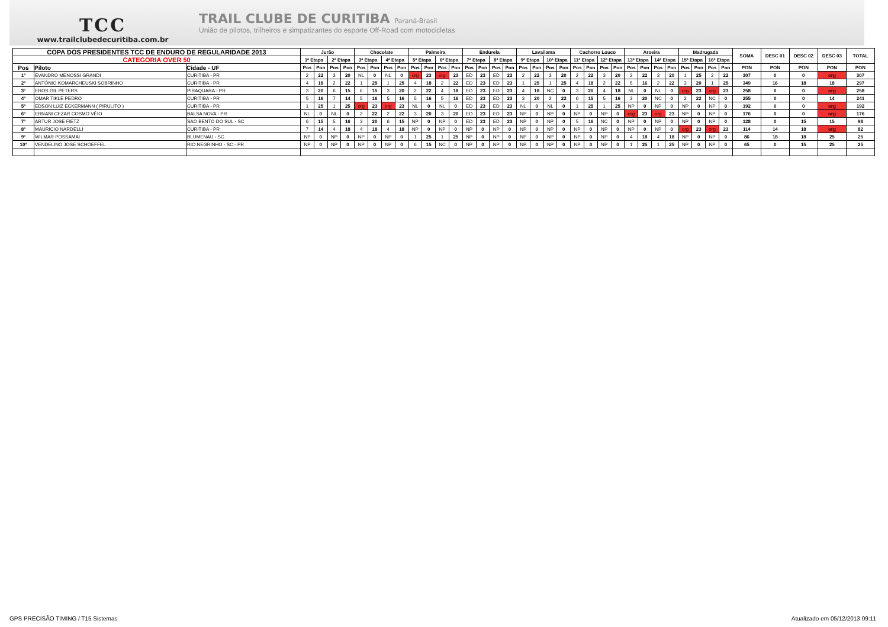TCC
www.trailclubedecuritiba.com.br
TRAIL CLUBE DE CURITIBA Paraná-Brasil
União de pilotos, trilheiros e simpatizantes do esporte Off-Road com motocicletas
| COPA DOS PRESIDENTES TCC DE ENDURO DE REGULARIDADE 2013 | | | Jurão | | | | Chocolate | | | | Palmeira | | | | Endurela | | | | Lavailama | | | | Cachorro Louco | | | | Aroeira | | | | Madrugada | | | | SOMA | DESC 01 | DESC 02 | DESC 03 | TOTAL |
| --- | --- | --- | --- | --- | --- | --- | --- | --- | --- | --- | --- | --- | --- | --- | --- | --- | --- | --- | --- | --- | --- | --- | --- | --- | --- | --- | --- | --- | --- | --- | --- | --- | --- | --- | --- | --- | --- | --- | --- |
| CATEGORIA OVER 50 | | | 1ª Etapa | | 2ª Etapa | | 3ª Etapa | | 4ª Etapa | | 5ª Etapa | | 6ª Etapa | | 7ª Etapa | | 8ª Etapa | | 9ª Etapa | | 10ª Etapa | | 11ª Etapa | | 12ª Etapa | | 13ª Etapa | | 14ª Etapa | | 15ª Etapa | | 16ª Etapa | | | | | | |
| Pos | Piloto | Cidade - UF | Pos | Pon | Pos | Pon | Pos | Pon | Pos | Pon | Pos | Pon | Pos | Pon | Pos | Pon | Pos | Pon | Pos | Pon | Pos | Pon | Pos | Pon | Pos | Pon | Pos | Pon | Pos | Pon | Pos | Pon | Pos | Pon | PON | PON | PON | PON | PON |
| 1º | EVANDRO MENOSSI GRANDI | CURITIBA - PR | 2 | 22 | 3 | 20 | NL | 0 | NL | 0 | org | 23 | org | 23 | ED | 23 | ED | 23 | 2 | 22 | 3 | 20 | 2 | 22 | 3 | 20 | 2 | 22 | 3 | 20 | 1 | 25 | 2 | 22 | 307 | 0 | 0 | org | 307 |
| 2º | ANTÓNIO KOMARCHEUSKI SOBRINHO | CURITIBA - PR | 4 | 18 | 2 | 22 | 1 | 25 | 1 | 25 | 4 | 18 | 2 | 22 | ED | 23 | ED | 23 | 1 | 25 | 1 | 25 | 4 | 18 | 2 | 22 | 5 | 16 | 2 | 22 | 3 | 20 | 1 | 25 | 349 | 16 | 18 | 18 | 297 |
| 3º | EROS GIL PETERS | PIRAQUARA - PR | 3 | 20 | 6 | 15 | 6 | 15 | 3 | 20 | 2 | 22 | 4 | 18 | ED | 23 | ED | 23 | 4 | 18 | NC | 0 | 3 | 20 | 4 | 18 | NL | 0 | NL | 0 | org | 23 | org | 23 | 258 | 0 | 0 | org | 258 |
| 4º | OMAR TIKLE PEDRO | CURITIBA - PR | 5 | 16 | 7 | 14 | 5 | 16 | 5 | 16 | 5 | 16 | 5 | 16 | ED | 23 | ED | 23 | 3 | 20 | 2 | 22 | 6 | 15 | 5 | 16 | 3 | 20 | NC | 0 | 2 | 22 | NC | 0 | 255 | 0 | 0 | 14 | 241 |
| 5º | EDSON LUIZ ECKERMANN ( PIRULITO ) | CURITIBA - PR | 1 | 25 | 1 | 25 | org | 23 | org | 23 | NL | 0 | NL | 0 | ED | 23 | ED | 23 | NL | 0 | NL | 0 | 1 | 25 | 1 | 25 | NP | 0 | NP | 0 | NP | 0 | NP | 0 | 192 | 0 | 0 | org | 192 |
| 6º | ERNANI CEZAR COSMO VÉIO | BALSA NOVA - PR | NL | 0 | NL | 0 | 2 | 22 | 2 | 22 | 3 | 20 | 3 | 20 | ED | 23 | ED | 23 | NP | 0 | NP | 0 | NP | 0 | NP | 0 | org | 23 | org | 23 | NP | 0 | NP | 0 | 176 | 0 | 0 | org | 176 |
| 7º | ARTUR JOSE FIETZ | SAO BENTO DO SUL - SC | 6 | 15 | 5 | 16 | 3 | 20 | 6 | 15 | NP | 0 | NP | 0 | ED | 23 | ED | 23 | NP | 0 | NP | 0 | 5 | 16 | NC | 0 | NP | 0 | NP | 0 | NP | 0 | NP | 0 | 128 | 0 | 15 | 15 | 98 |
| 8º | MAURICIO NARDELLI | CURITIBA - PR | 7 | 14 | 4 | 18 | 4 | 18 | 4 | 18 | NP | 0 | NP | 0 | NP | 0 | NP | 0 | NP | 0 | NP | 0 | NP | 0 | NP | 0 | NP | 0 | NP | 0 | org | 23 | org | 23 | 114 | 14 | 18 | org | 82 |
| 9º | WILMAR POSSAMAI | BLUMENAU - SC | NP | 0 | NP | 0 | NP | 0 | NP | 0 | 1 | 25 | 1 | 25 | NP | 0 | NP | 0 | NP | 0 | NP | 0 | NP | 0 | NP | 0 | 4 | 18 | 4 | 18 | NP | 0 | NP | 0 | 86 | 18 | 18 | 25 | 25 |
| 10º | VENDELINO JOSE SCHOEFFEL | RIO NEGRINHO - SC - PR | NP | 0 | NP | 0 | NP | 0 | NP | 0 | 6 | 15 | NC | 0 | NP | 0 | NP | 0 | NP | 0 | NP | 0 | NP | 0 | NP | 0 | 1 | 25 | 1 | 25 | NP | 0 | NP | 0 | 65 | 0 | 15 | 25 | 25 |
GPS PRECISÃO TIMING / T15 Sistemas Atualizado em 05/12/2013 09:11